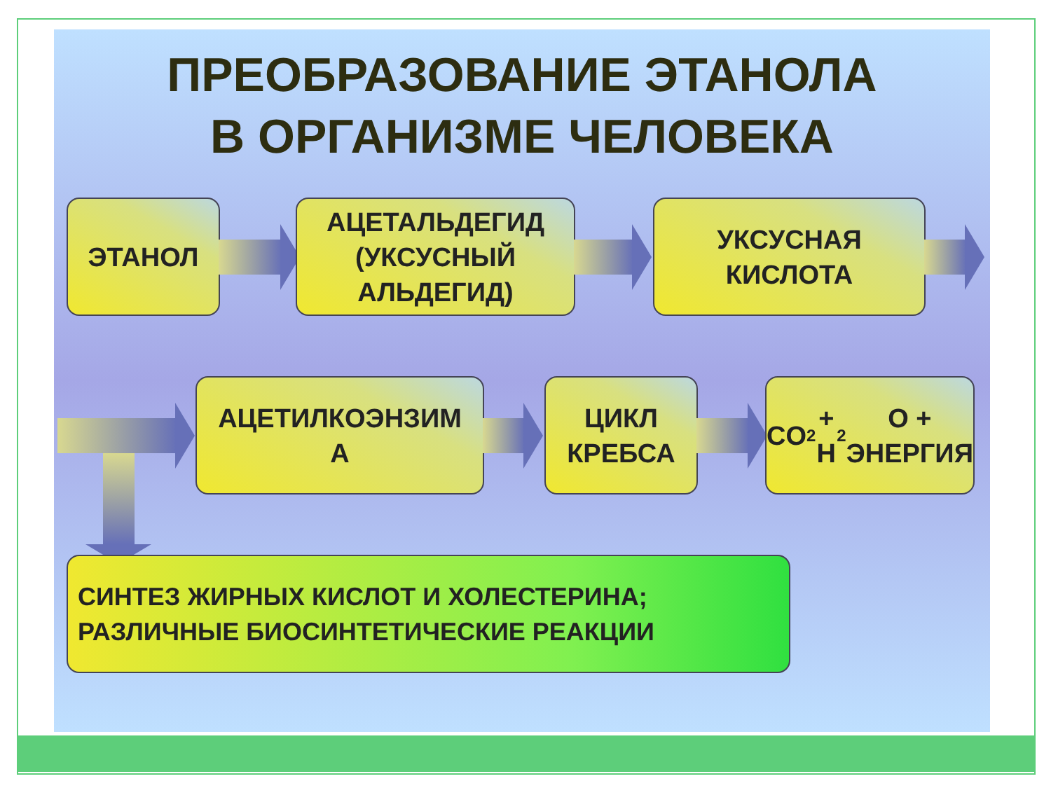ПРЕОБРАЗОВАНИЕ ЭТАНОЛА
В ОРГАНИЗМЕ ЧЕЛОВЕКА
ЭТАНОЛ
АЦЕТАЛЬДЕГИД (УКСУСНЫЙ АЛЬДЕГИД)
УКСУСНАЯ
КИСЛОТА
АЦЕТИЛКОЭНЗИМ
А
ЦИКЛ
КРЕБСА
CO<sub>2</sub> + H<sub>2</sub>O +
ЭНЕРГИЯ
СИНТЕЗ ЖИРНЫХ КИСЛОТ И ХОЛЕСТЕРИНА;
РАЗЛИЧНЫЕ БИОСИНТЕТИЧЕСКИЕ РЕАКЦИИ